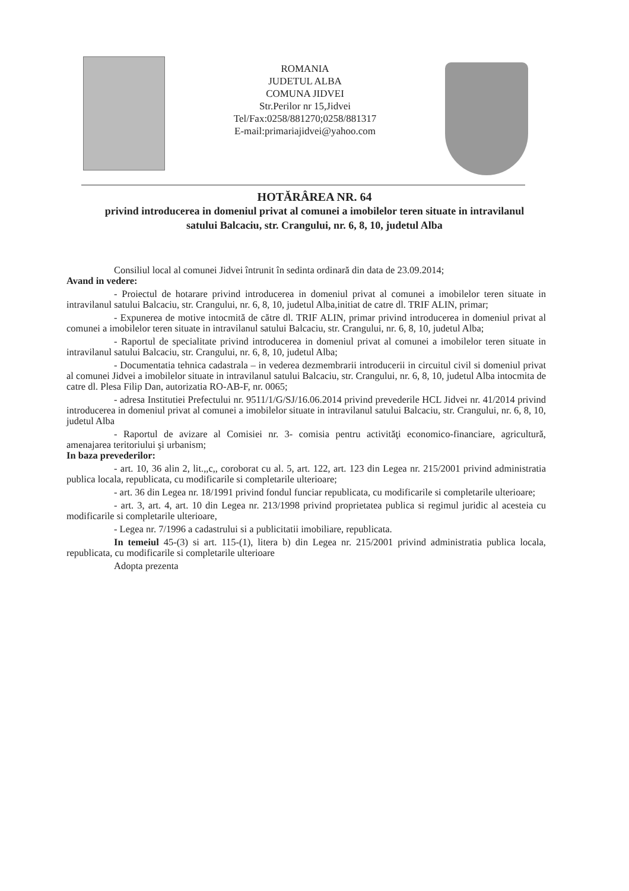ROMANIA
JUDETUL ALBA
COMUNA JIDVEI
Str.Perilor nr 15,Jidvei
Tel/Fax:0258/881270;0258/881317
E-mail:primariajidvei@yahoo.com
HOTĂRÂREA NR. 64
privind introducerea in domeniul privat al comunei a imobilelor teren situate in intravilanul satului Balcaciu, str. Crangului, nr. 6, 8, 10, judetul Alba
Consiliul local al comunei Jidvei întrunit în sedinta ordinară din data de 23.09.2014;
Avand in vedere:
- Proiectul de hotarare privind introducerea in domeniul privat al comunei a imobilelor teren situate in intravilanul satului Balcaciu, str. Crangului, nr. 6, 8, 10, judetul Alba,initiat de catre dl. TRIF ALIN, primar;
- Expunerea de motive intocmită de către dl. TRIF ALIN, primar privind introducerea in domeniul privat al comunei a imobilelor teren situate in intravilanul satului Balcaciu, str. Crangului, nr. 6, 8, 10, judetul Alba;
- Raportul de specialitate privind introducerea in domeniul privat al comunei a imobilelor teren situate in intravilanul satului Balcaciu, str. Crangului, nr. 6, 8, 10, judetul Alba;
- Documentatia tehnica cadastrala – in vederea dezmembrarii introducerii in circuitul civil si domeniul privat al comunei Jidvei a imobilelor situate in intravilanul satului Balcaciu, str. Crangului, nr. 6, 8, 10, judetul Alba intocmita de catre dl. Plesa Filip Dan, autorizatia RO-AB-F, nr. 0065;
- adresa Institutiei Prefectului nr. 9511/1/G/SJ/16.06.2014 privind prevederile HCL Jidvei nr. 41/2014 privind introducerea in domeniul privat al comunei a imobilelor situate in intravilanul satului Balcaciu, str. Crangului, nr. 6, 8, 10, judetul Alba
- Raportul de avizare al Comisiei nr. 3- comisia pentru activităţi economico-financiare, agricultură, amenajarea teritoriului şi urbanism;
In baza prevederilor:
- art. 10, 36 alin 2, lit.,,c,, coroborat cu al. 5, art. 122, art. 123 din Legea nr. 215/2001 privind administratia publica locala, republicata, cu modificarile si completarile ulterioare;
- art. 36 din Legea nr. 18/1991 privind fondul funciar republicata, cu modificarile si completarile ulterioare;
- art. 3, art. 4, art. 10 din Legea nr. 213/1998 privind proprietatea publica si regimul juridic al acesteia cu modificarile si completarile ulterioare,
- Legea nr. 7/1996 a cadastrului si a publicitatii imobiliare, republicata.
In temeiul 45-(3) si art. 115-(1), litera b) din Legea nr. 215/2001 privind administratia publica locala, republicata, cu modificarile si completarile ulterioare
Adopta prezenta